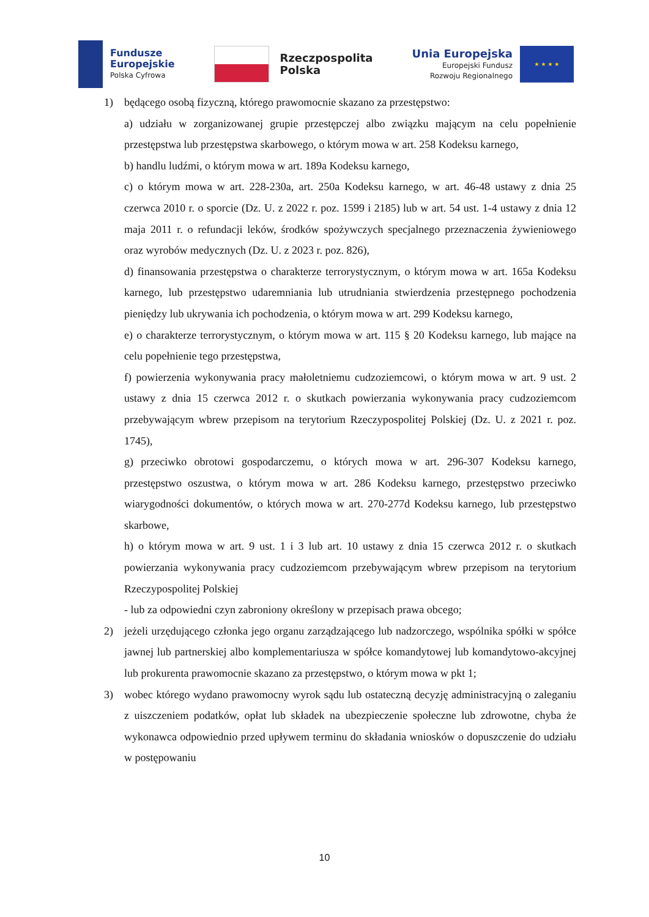Fundusze
Europejskie
Polska Cyfrowa
Rzeczpospolita
Polska
Unia Europejska
Europejski Fundusz
Rozwoju Regionalnego
★ ★ ★ ★
1) będącego osobą fizyczną, którego prawomocnie skazano za przestępstwo:
a) udziału w zorganizowanej grupie przestępczej albo związku mającym na celu popełnienie przestępstwa lub przestępstwa skarbowego, o którym mowa w art. 258 Kodeksu karnego,
b) handlu ludźmi, o którym mowa w art. 189a Kodeksu karnego,
c) o którym mowa w art. 228-230a, art. 250a Kodeksu karnego, w art. 46-48 ustawy z dnia 25 czerwca 2010 r. o sporcie (Dz. U. z 2022 r. poz. 1599 i 2185) lub w art. 54 ust. 1-4 ustawy z dnia 12 maja 2011 r. o refundacji leków, środków spożywczych specjalnego przeznaczenia żywieniowego oraz wyrobów medycznych (Dz. U. z 2023 r. poz. 826),
d) finansowania przestępstwa o charakterze terrorystycznym, o którym mowa w art. 165a Kodeksu karnego, lub przestępstwo udaremniania lub utrudniania stwierdzenia przestępnego pochodzenia pieniędzy lub ukrywania ich pochodzenia, o którym mowa w art. 299 Kodeksu karnego,
e) o charakterze terrorystycznym, o którym mowa w art. 115 § 20 Kodeksu karnego, lub mające na celu popełnienie tego przestępstwa,
f) powierzenia wykonywania pracy małoletniemu cudzoziemcowi, o którym mowa w art. 9 ust. 2 ustawy z dnia 15 czerwca 2012 r. o skutkach powierzania wykonywania pracy cudzoziemcom przebywającym wbrew przepisom na terytorium Rzeczypospolitej Polskiej (Dz. U. z 2021 r. poz. 1745),
g) przeciwko obrotowi gospodarczemu, o których mowa w art. 296-307 Kodeksu karnego, przestępstwo oszustwa, o którym mowa w art. 286 Kodeksu karnego, przestępstwo przeciwko wiarygodności dokumentów, o których mowa w art. 270-277d Kodeksu karnego, lub przestępstwo skarbowe,
h) o którym mowa w art. 9 ust. 1 i 3 lub art. 10 ustawy z dnia 15 czerwca 2012 r. o skutkach powierzania wykonywania pracy cudzoziemcom przebywającym wbrew przepisom na terytorium Rzeczypospolitej Polskiej
- lub za odpowiedni czyn zabroniony określony w przepisach prawa obcego;
2) jeżeli urzędującego członka jego organu zarządzającego lub nadzorczego, wspólnika spółki w spółce jawnej lub partnerskiej albo komplementariusza w spółce komandytowej lub komandytowo-akcyjnej lub prokurenta prawomocnie skazano za przestępstwo, o którym mowa w pkt 1;
3) wobec którego wydano prawomocny wyrok sądu lub ostateczną decyzję administracyjną o zaleganiu z uiszczeniem podatków, opłat lub składek na ubezpieczenie społeczne lub zdrowotne, chyba że wykonawca odpowiednio przed upływem terminu do składania wniosków o dopuszczenie do udziału w postępowaniu
10